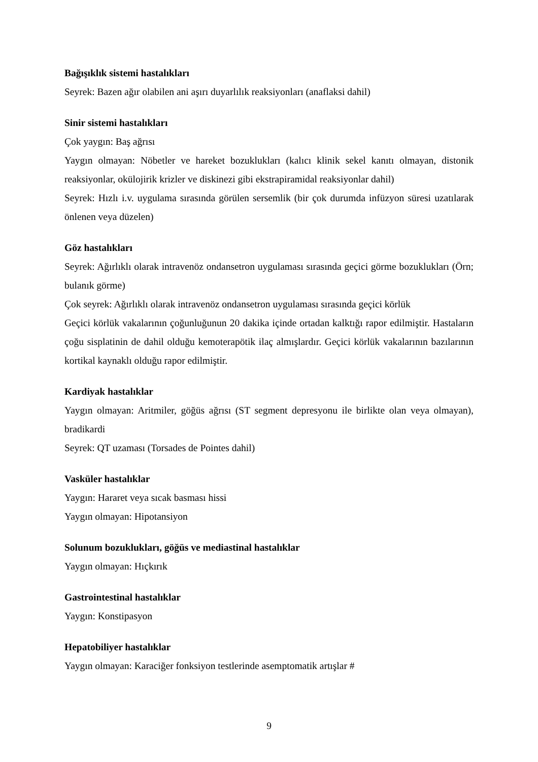Bağışıklık sistemi hastalıkları
Seyrek: Bazen ağır olabilen ani aşırı duyarlılık reaksiyonları (anaflaksi dahil)
Sinir sistemi hastalıkları
Çok yaygın: Baş ağrısı
Yaygın olmayan: Nöbetler ve hareket bozuklukları (kalıcı klinik sekel kanıtı olmayan, distonik reaksiyonlar, okülojirik krizler ve diskinezi gibi ekstrapiramidal reaksiyonlar dahil)
Seyrek: Hızlı i.v. uygulama sırasında görülen sersemlik (bir çok durumda infüzyon süresi uzatılarak önlenen veya düzelen)
Göz hastalıkları
Seyrek: Ağırlıklı olarak intravenöz ondansetron uygulaması sırasında geçici görme bozuklukları (Örn; bulanık görme)
Çok seyrek: Ağırlıklı olarak intravenöz ondansetron uygulaması sırasında geçici körlük
Geçici körlük vakalarının çoğunluğunun 20 dakika içinde ortadan kalktığı rapor edilmiştir. Hastaların çoğu sisplatinin de dahil olduğu kemoterapötik ilaç almışlardır. Geçici körlük vakalarının bazılarının kortikal kaynaklı olduğu rapor edilmiştir.
Kardiyak hastalıklar
Yaygın olmayan: Aritmiler, göğüs ağrısı (ST segment depresyonu ile birlikte olan veya olmayan), bradikardi
Seyrek: QT uzaması (Torsades de Pointes dahil)
Vasküler hastalıklar
Yaygın: Hararet veya sıcak basması hissi
Yaygın olmayan: Hipotansiyon
Solunum bozuklukları, göğüs ve mediastinal hastalıklar
Yaygın olmayan: Hıçkırık
Gastrointestinal hastalıklar
Yaygın: Konstipasyon
Hepatobiliyer hastalıklar
Yaygın olmayan: Karaciğer fonksiyon testlerinde asemptomatik artışlar #
9